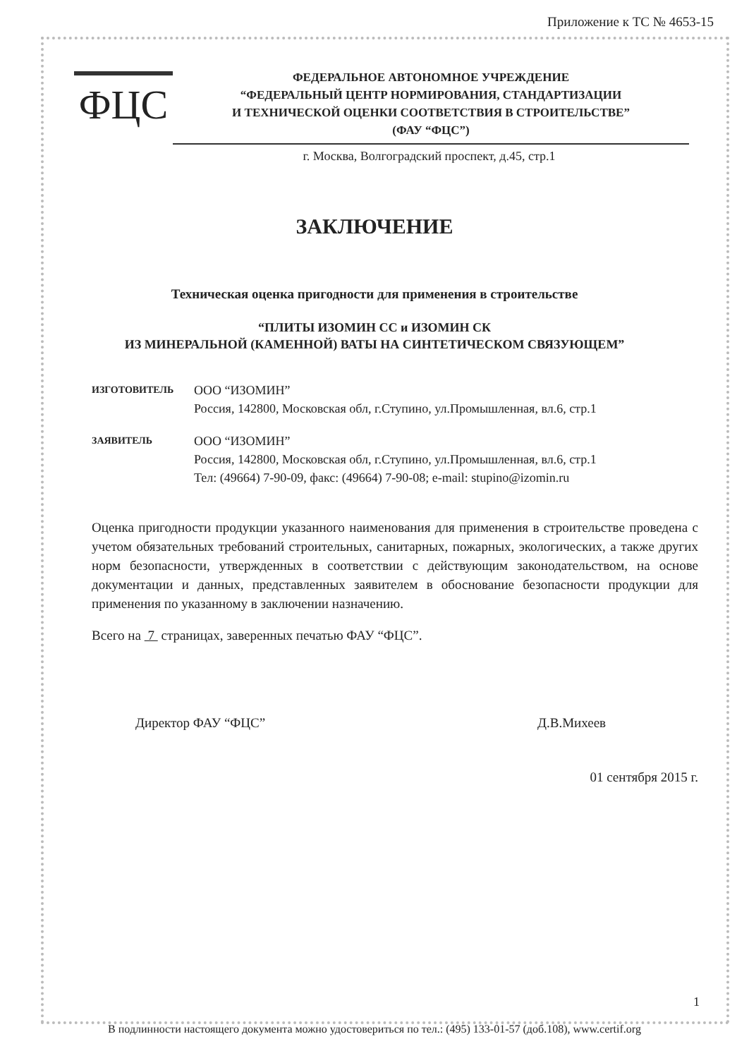Приложение к ТС № 4653-15
ФЦС
ФЕДЕРАЛЬНОЕ АВТОНОМНОЕ УЧРЕЖДЕНИЕ
“ФЕДЕРАЛЬНЫЙ ЦЕНТР НОРМИРОВАНИЯ, СТАНДАРТИЗАЦИИ
И ТЕХНИЧЕСКОЙ ОЦЕНКИ СООТВЕТСТВИЯ В СТРОИТЕЛЬСТВЕ”
(ФАУ “ФЦС”)
г. Москва, Волгоградский проспект, д.45, стр.1
ЗАКЛЮЧЕНИЕ
Техническая оценка пригодности для применения в строительстве
“ПЛИТЫ ИЗОМИН СС и ИЗОМИН СК
ИЗ МИНЕРАЛЬНОЙ (КАМЕННОЙ) ВАТЫ НА СИНТЕТИЧЕСКОМ СВЯЗУЮЩЕМ”
ИЗГОТОВИТЕЛЬ
ООО “ИЗОМИН”
Россия, 142800, Московская обл, г.Ступино, ул.Промышленная, вл.6, стр.1
ЗАЯВИТЕЛЬ
ООО “ИЗОМИН”
Россия, 142800, Московская обл, г.Ступино, ул.Промышленная, вл.6, стр.1
Тел: (49664) 7-90-09, факс: (49664) 7-90-08; e-mail: stupino@izomin.ru
Оценка пригодности продукции указанного наименования для применения в строительстве проведена с учетом обязательных требований строительных, санитарных, пожарных, экологических, а также других норм безопасности, утвержденных в соответствии с действующим законодательством, на основе документации и данных, представленных заявителем в обоснование безопасности продукции для применения по указанному в заключении назначению.
Всего на 7 страницах, заверенных печатью ФАУ “ФЦС”.
Директор ФАУ “ФЦС” Д.В.Михеев
01 сентября 2015 г.
1
В подлинности настоящего документа можно удостовериться по тел.: (495) 133-01-57 (доб.108), www.certif.org